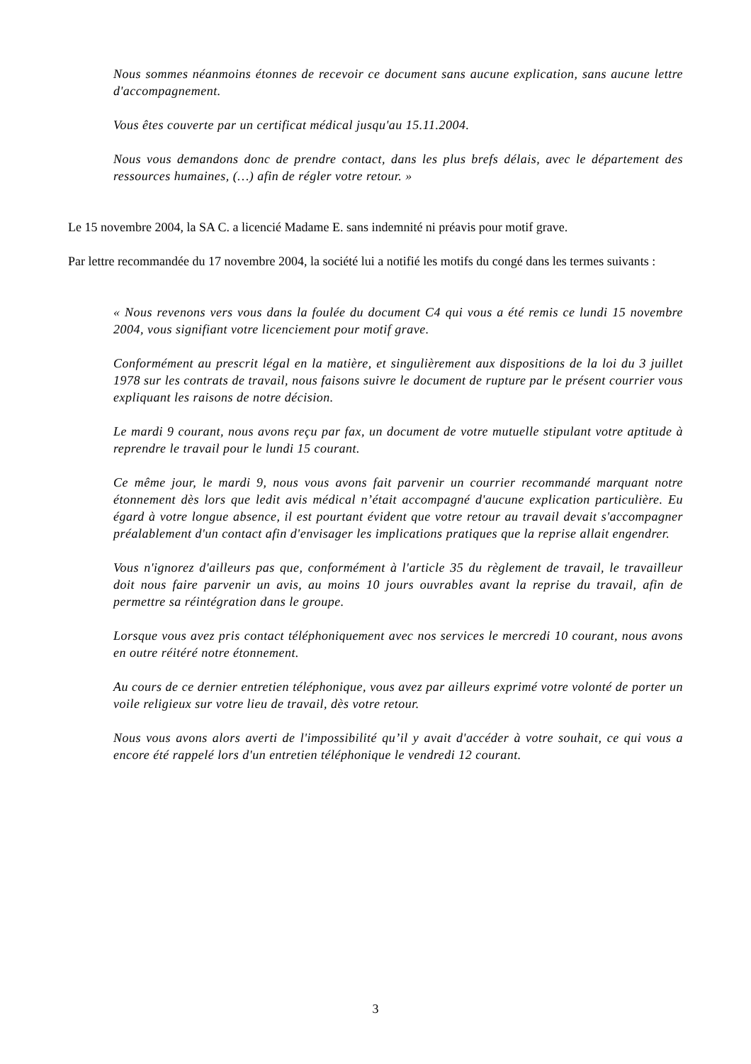Nous sommes néanmoins étonnes de recevoir ce document sans aucune explication, sans aucune lettre d'accompagnement.
Vous êtes couverte par un certificat médical jusqu'au 15.11.2004.
Nous vous demandons donc de prendre contact, dans les plus brefs délais, avec le département des ressources humaines, (…) afin de régler votre retour. »
Le 15 novembre 2004, la SA C. a licencié Madame E. sans indemnité ni préavis pour motif grave.
Par lettre recommandée du 17 novembre 2004, la société lui a notifié les motifs du congé dans les termes suivants :
« Nous revenons vers vous dans la foulée du document C4 qui vous a été remis ce lundi 15 novembre 2004, vous signifiant votre licenciement pour motif grave.
Conformément au prescrit légal en la matière, et singulièrement aux dispositions de la loi du 3 juillet 1978 sur les contrats de travail, nous faisons suivre le document de rupture par le présent courrier vous expliquant les raisons de notre décision.
Le mardi 9 courant, nous avons reçu par fax, un document de votre mutuelle stipulant votre aptitude à reprendre le travail pour le lundi 15 courant.
Ce même jour, le mardi 9, nous vous avons fait parvenir un courrier recommandé marquant notre étonnement dès lors que ledit avis médical n’était accompagné d'aucune explication particulière. Eu égard à votre longue absence, il est pourtant évident que votre retour au travail devait s'accompagner préalablement d'un contact afin d'envisager les implications pratiques que la reprise allait engendrer.
Vous n'ignorez d'ailleurs pas que, conformément à l'article 35 du règlement de travail, le travailleur doit nous faire parvenir un avis, au moins 10 jours ouvrables avant la reprise du travail, afin de permettre sa réintégration dans le groupe.
Lorsque vous avez pris contact téléphoniquement avec nos services le mercredi 10 courant, nous avons en outre réitéré notre étonnement.
Au cours de ce dernier entretien téléphonique, vous avez par ailleurs exprimé votre volonté de porter un voile religieux sur votre lieu de travail, dès votre retour.
Nous vous avons alors averti de l'impossibilité qu’il y avait d'accéder à votre souhait, ce qui vous a encore été rappelé lors d'un entretien téléphonique le vendredi 12 courant.
3